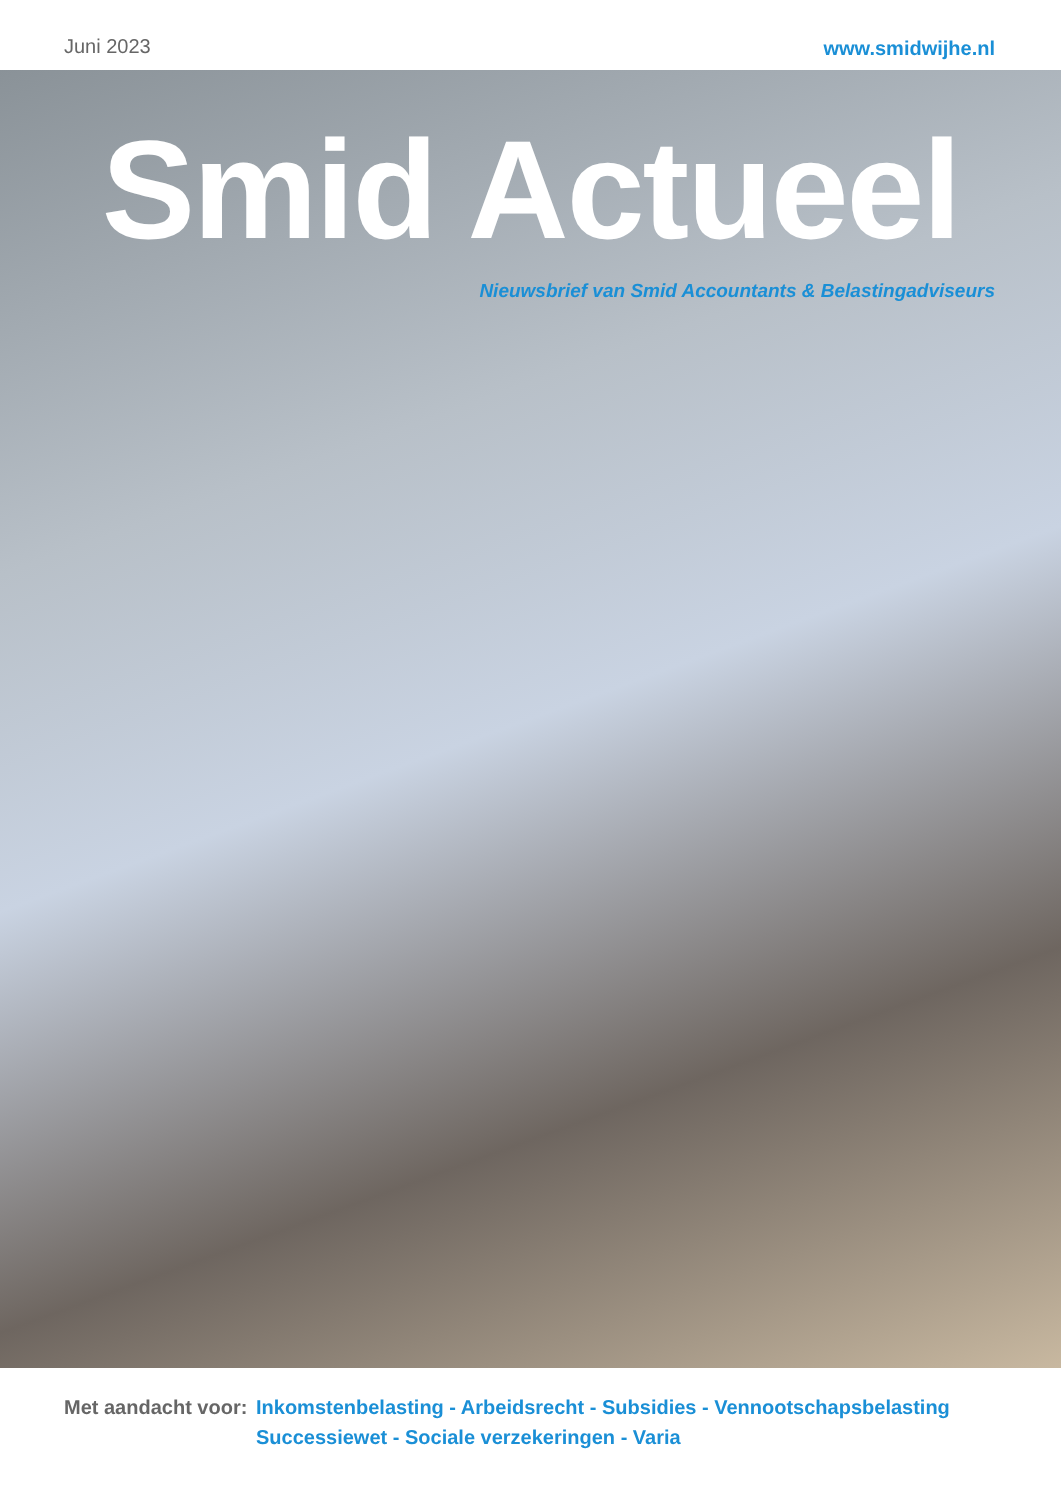Juni 2023
www.smidwijhe.nl
Smid Actueel
Nieuwsbrief van Smid Accountants & Belastingadviseurs
Met aandacht voor:
Inkomstenbelasting - Arbeidsrecht - Subsidies - Vennootschapsbelasting
Successiewet - Sociale verzekeringen - Varia